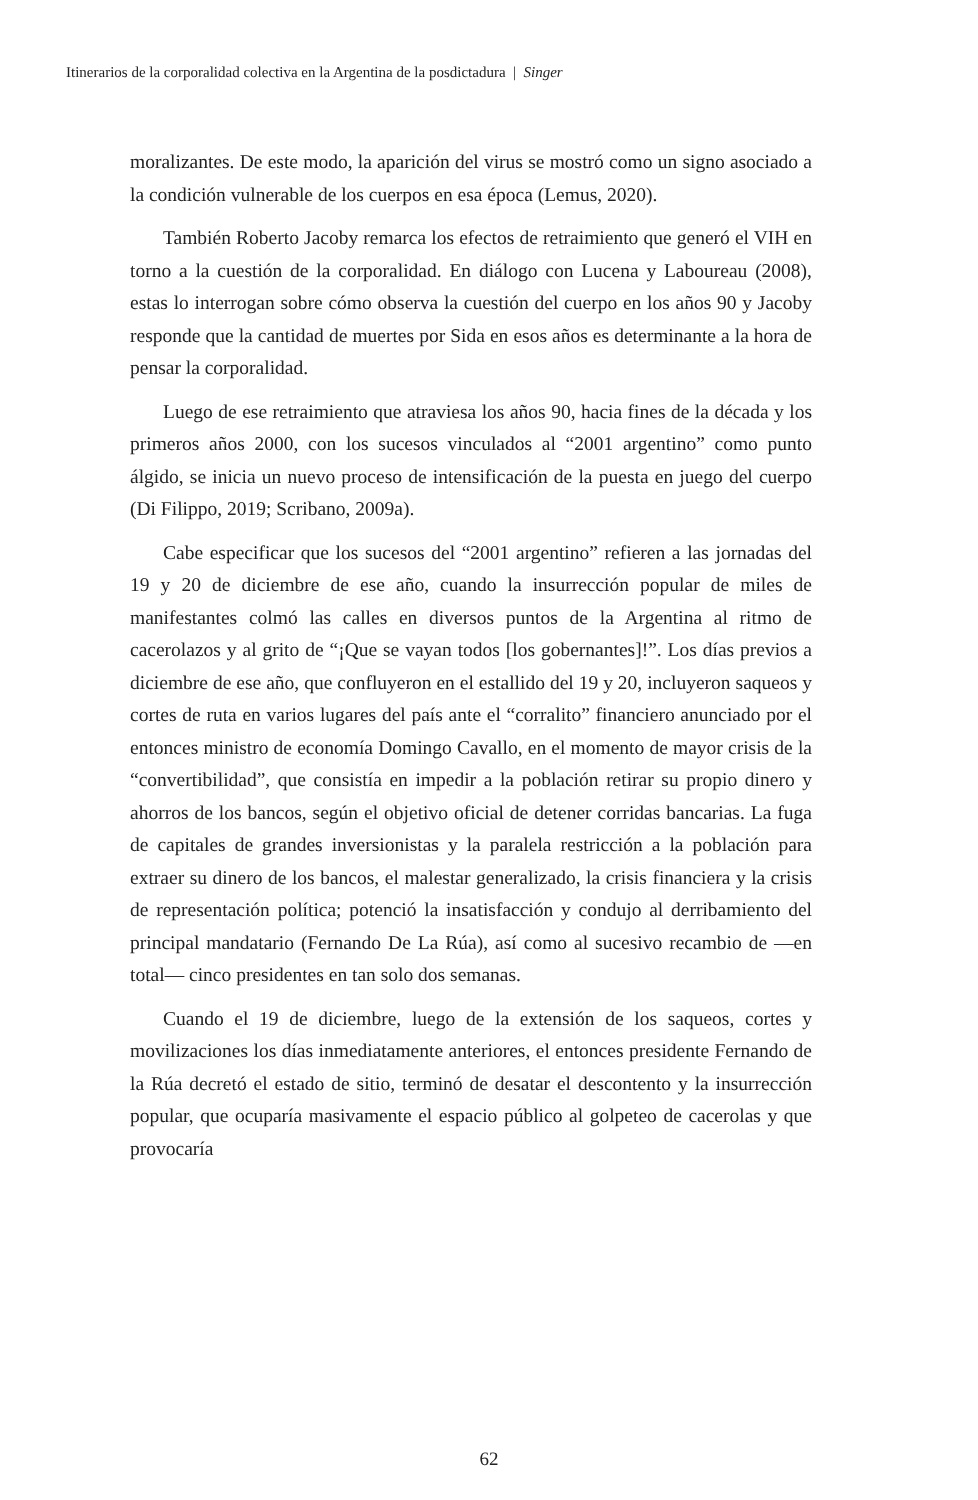Itinerarios de la corporalidad colectiva en la Argentina de la posdictadura | Singer
moralizantes. De este modo, la aparición del virus se mostró como un signo asociado a la condición vulnerable de los cuerpos en esa época (Lemus, 2020).
También Roberto Jacoby remarca los efectos de retraimiento que generó el VIH en torno a la cuestión de la corporalidad. En diálogo con Lucena y Laboureau (2008), estas lo interrogan sobre cómo observa la cuestión del cuerpo en los años 90 y Jacoby responde que la cantidad de muertes por Sida en esos años es determinante a la hora de pensar la corporalidad.
Luego de ese retraimiento que atraviesa los años 90, hacia fines de la década y los primeros años 2000, con los sucesos vinculados al “2001 argentino” como punto álgido, se inicia un nuevo proceso de intensificación de la puesta en juego del cuerpo (Di Filippo, 2019; Scribano, 2009a).
Cabe especificar que los sucesos del “2001 argentino” refieren a las jornadas del 19 y 20 de diciembre de ese año, cuando la insurrección popular de miles de manifestantes colmó las calles en diversos puntos de la Argentina al ritmo de cacerolazos y al grito de “¡Que se vayan todos [los gobernantes]!”. Los días previos a diciembre de ese año, que confluyeron en el estallido del 19 y 20, incluyeron saqueos y cortes de ruta en varios lugares del país ante el “corralito” financiero anunciado por el entonces ministro de economía Domingo Cavallo, en el momento de mayor crisis de la “convertibilidad”, que consistía en impedir a la población retirar su propio dinero y ahorros de los bancos, según el objetivo oficial de detener corridas bancarias. La fuga de capitales de grandes inversionistas y la paralela restricción a la población para extraer su dinero de los bancos, el malestar generalizado, la crisis financiera y la crisis de representación política; potenció la insatisfacción y condujo al derribamiento del principal mandatario (Fernando De La Rúa), así como al sucesivo recambio de —en total— cinco presidentes en tan solo dos semanas.
Cuando el 19 de diciembre, luego de la extensión de los saqueos, cortes y movilizaciones los días inmediatamente anteriores, el entonces presidente Fernando de la Rúa decretó el estado de sitio, terminó de desatar el descontento y la insurrección popular, que ocuparía masivamente el espacio público al golpeteo de cacerolas y que provocaría
62